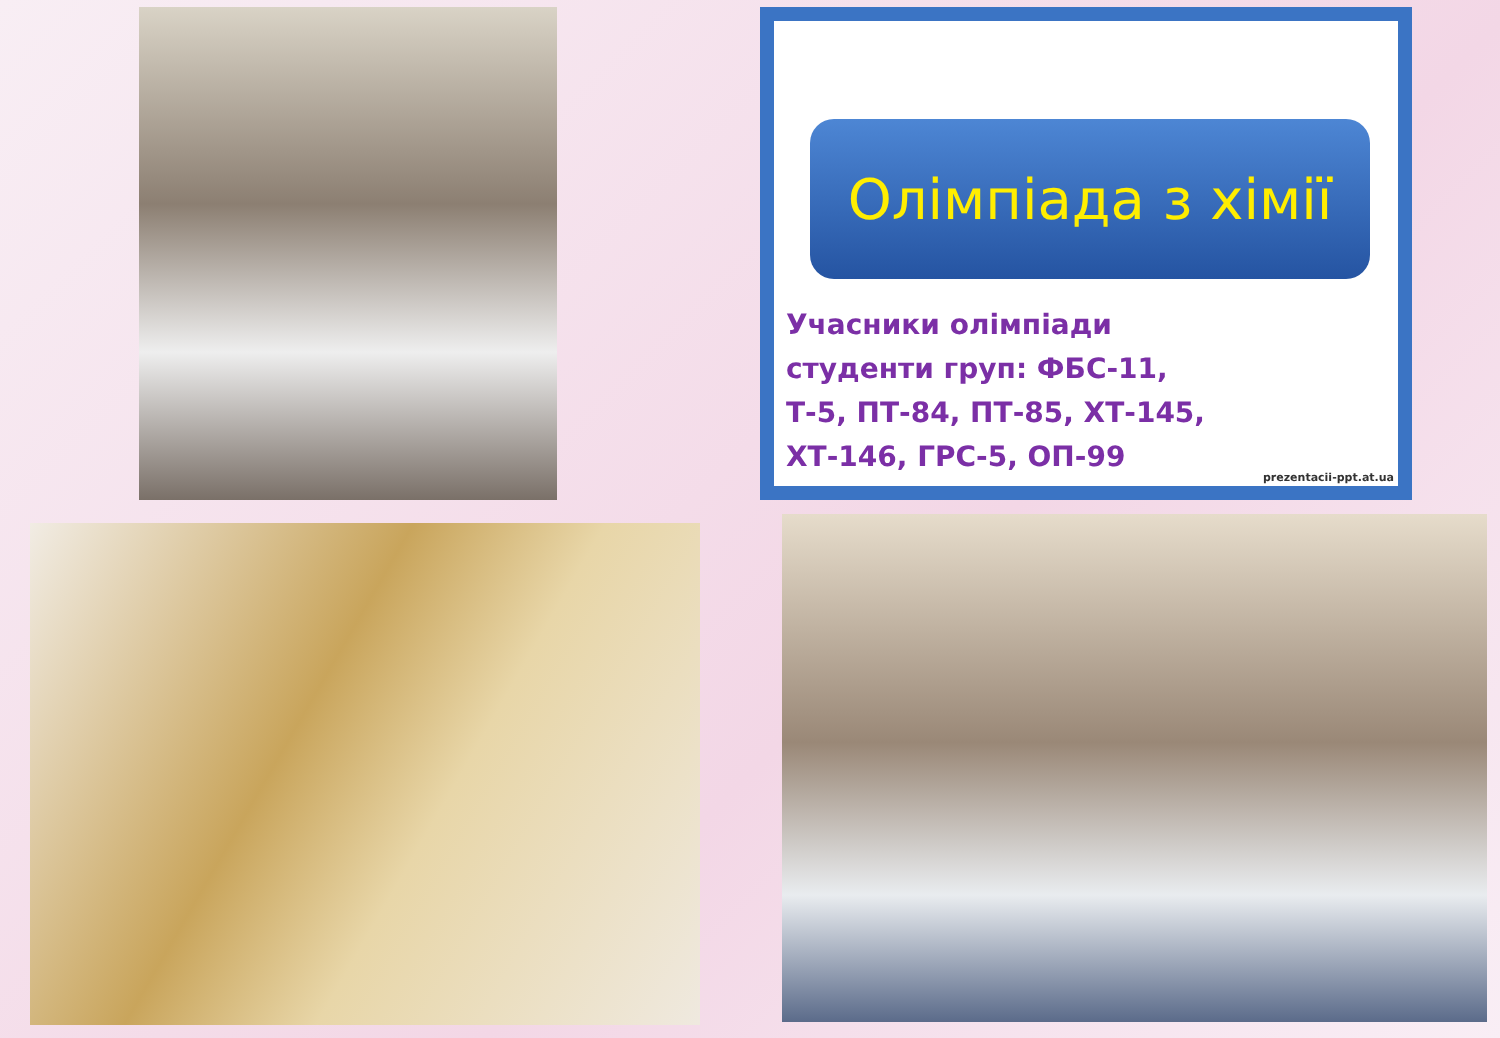Олімпіада з хімії
Учасники олімпіади
студенти груп: ФБС-11,
Т-5, ПТ-84, ПТ-85, ХТ-145,
ХТ-146, ГРС-5, ОП-99
prezentacii-ppt.at.ua